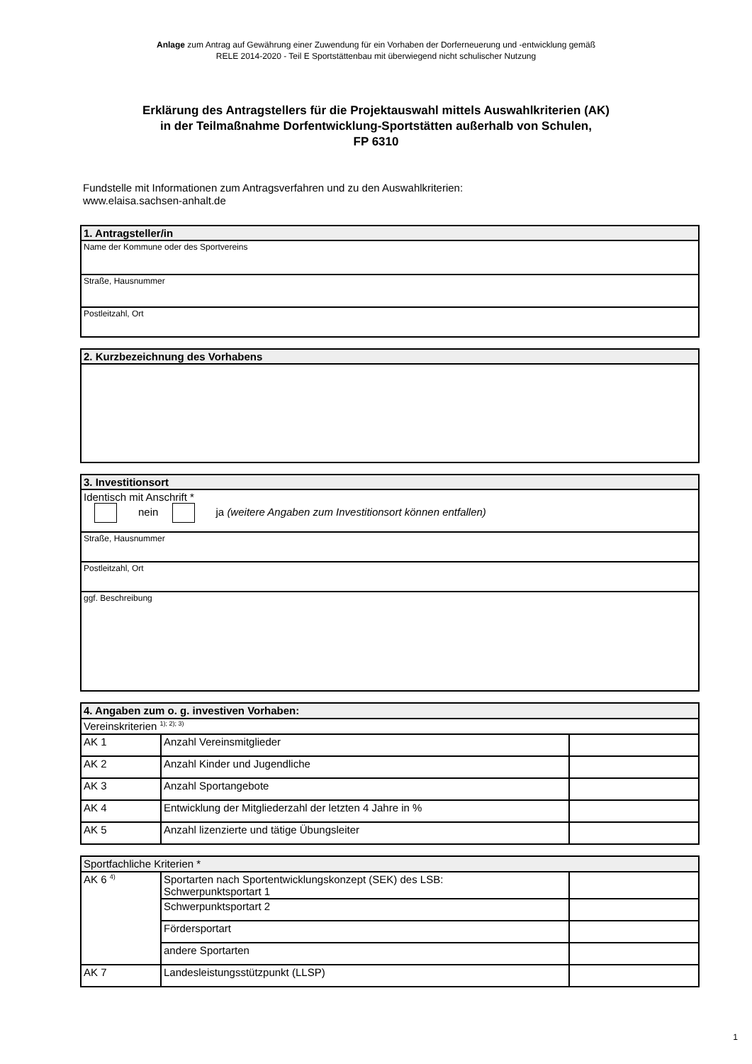Anlage zum Antrag auf Gewährung einer Zuwendung für ein Vorhaben der Dorferneuerung und -entwicklung gemäß
RELE 2014-2020 - Teil E Sportstättenbau mit überwiegend nicht schulischer Nutzung
Erklärung des Antragstellers für die Projektauswahl mittels Auswahlkriterien (AK)
in der Teilmaßnahme Dorfentwicklung-Sportstätten außerhalb von Schulen,
FP 6310
Fundstelle mit Informationen zum Antragsverfahren und zu den Auswahlkriterien:
www.elaisa.sachsen-anhalt.de
| 1. Antragsteller/in |
| Name der Kommune oder des Sportvereins |
| Straße, Hausnummer |
| Postleitzahl, Ort |
| 2. Kurzbezeichnung des Vorhabens |
| 3. Investitionsort |
| Identisch mit Anschrift * nein ja (weitere Angaben zum Investitionsort können entfallen) |
| Straße, Hausnummer |
| Postleitzahl, Ort |
| ggf. Beschreibung |
| 4. Angaben zum o. g. investiven Vorhaben: | | |
| Vereinskriterien <sup>1); 2); 3)</sup> | | |
| AK 1 | Anzahl Vereinsmitglieder | |
| AK 2 | Anzahl Kinder und Jugendliche | |
| AK 3 | Anzahl Sportangebote | |
| AK 4 | Entwicklung der Mitgliederzahl der letzten 4 Jahre in % | |
| AK 5 | Anzahl lizenzierte und tätige Übungsleiter | |
| Sportfachliche Kriterien * | | |
| AK 6 <sup>4)</sup> | Sportarten nach Sportentwicklungskonzept (SEK) des LSB: Schwerpunktsportart 1 | |
| | Schwerpunktsportart 2 | |
| | Fördersportart | |
| | andere Sportarten | |
| AK 7 | Landesleistungsstützpunkt (LLSP) | |
1